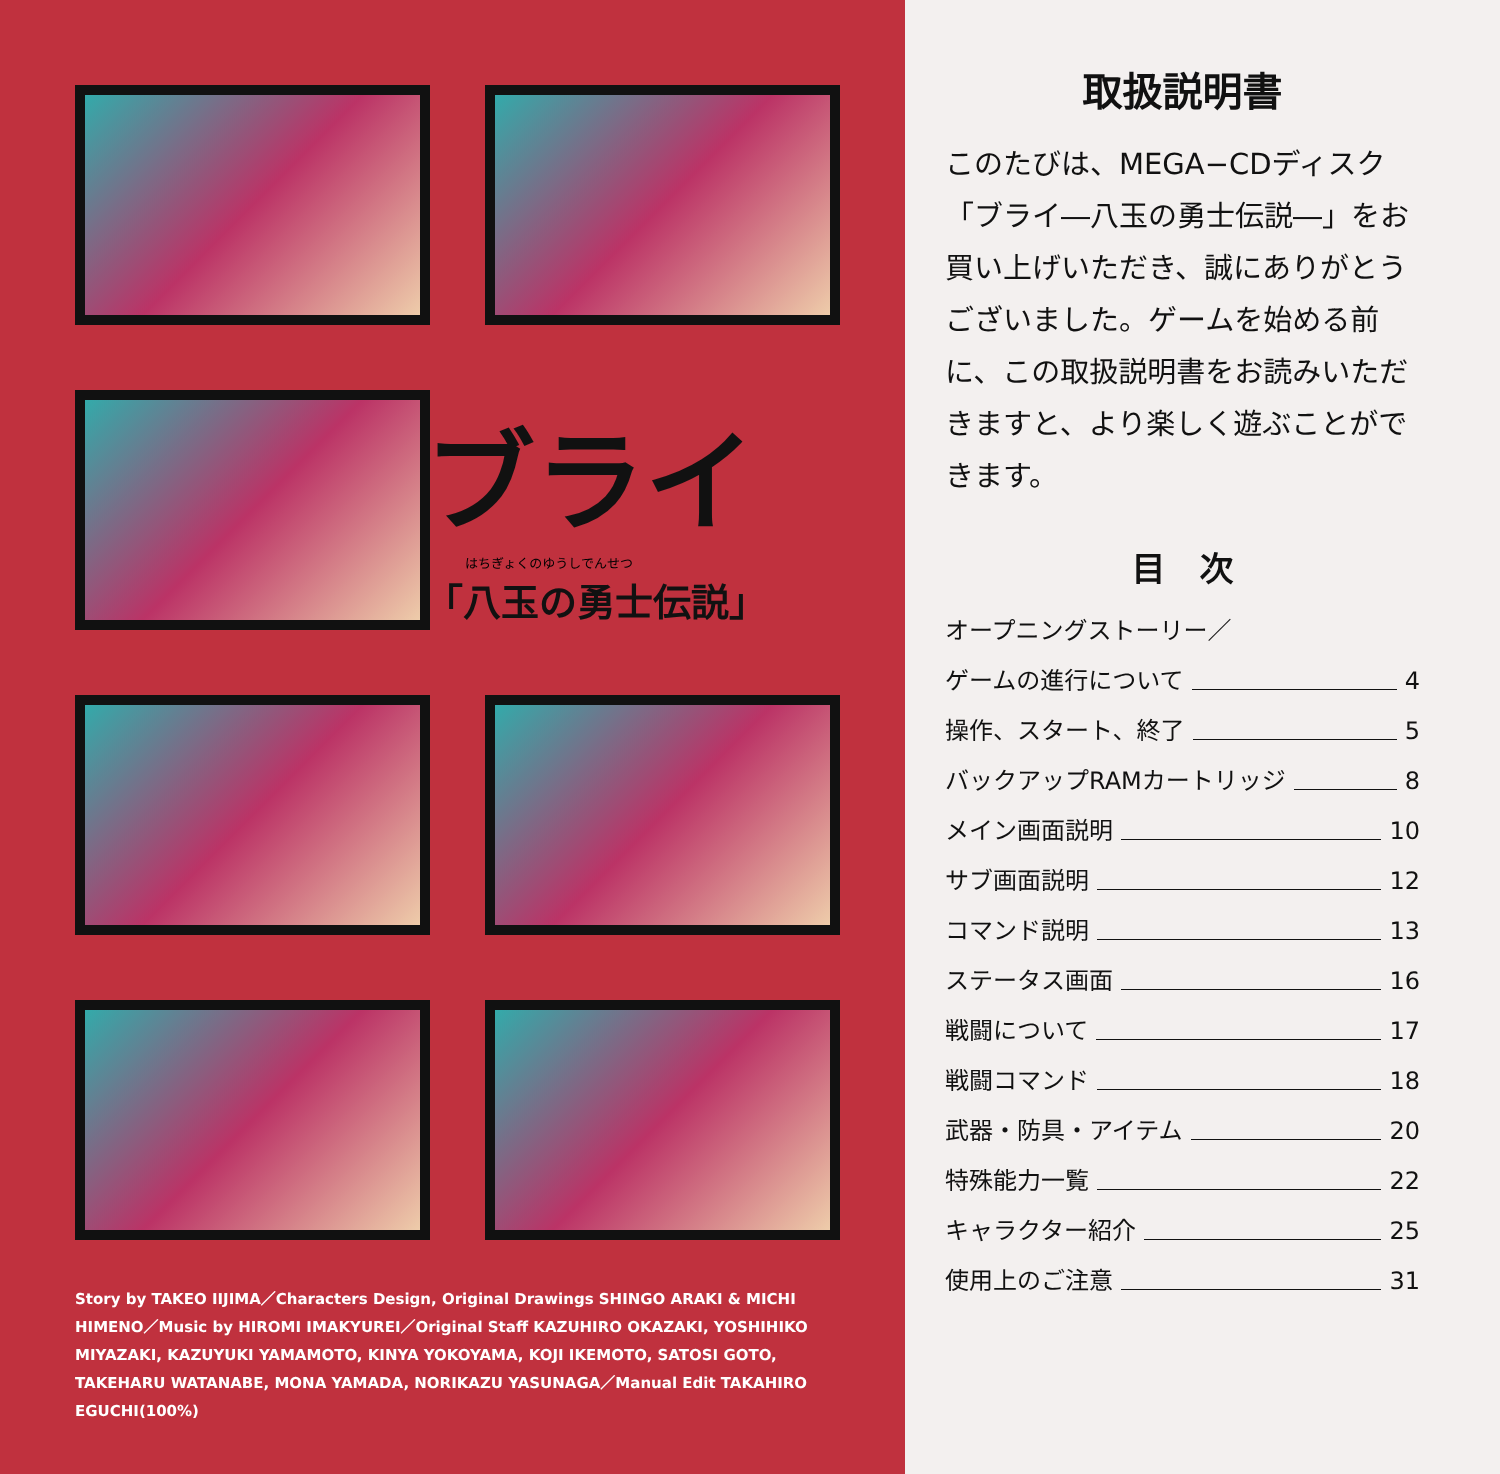ブライ
はちぎょくのゆうしでんせつ
「八玉の勇士伝説」
Story by TAKEO IIJIMA／Characters Design, Original Drawings SHINGO ARAKI & MICHI HIMENO／Music by HIROMI IMAKYUREI／Original Staff KAZUHIRO OKAZAKI, YOSHIHIKO MIYAZAKI, KAZUYUKI YAMAMOTO, KINYA YOKOYAMA, KOJI IKEMOTO, SATOSI GOTO, TAKEHARU WATANABE, MONA YAMADA, NORIKAZU YASUNAGA／Manual Edit TAKAHIRO EGUCHI(100%)
取扱説明書
このたびは、MEGA−CDディスク「ブライ―八玉の勇士伝説―」をお買い上げいただき、誠にありがとうございました。ゲームを始める前に、この取扱説明書をお読みいただきますと、より楽しく遊ぶことができます。
目　次
オープニングストーリー／
ゲームの進行について 4
操作、スタート、終了 5
バックアップRAMカートリッジ 8
メイン画面説明 10
サブ画面説明 12
コマンド説明 13
ステータス画面 16
戦闘について 17
戦闘コマンド 18
武器・防具・アイテム 20
特殊能力一覧 22
キャラクター紹介 25
使用上のご注意 31